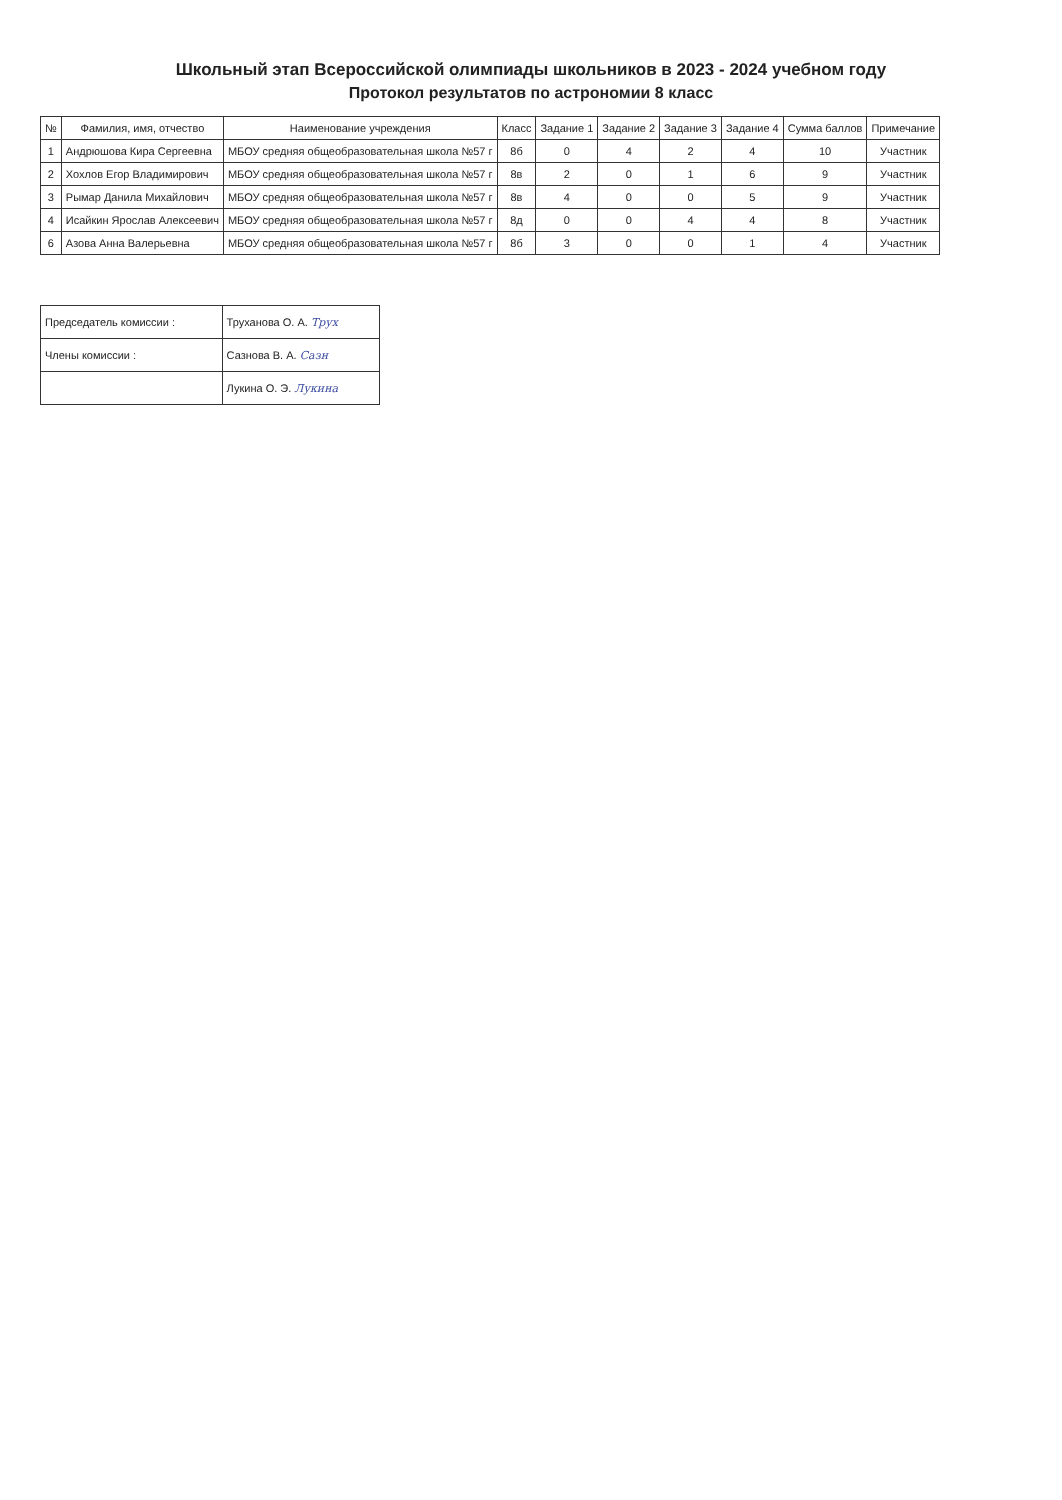Школьный этап Всероссийской олимпиады школьников в 2023 - 2024 учебном году
Протокол результатов по астрономии 8 класс
| № | Фамилия, имя, отчество | Наименование учреждения | Класс | Задание 1 | Задание 2 | Задание 3 | Задание 4 | Сумма баллов | Примечание |
| --- | --- | --- | --- | --- | --- | --- | --- | --- | --- |
| 1 | Андрюшова Кира Сергеевна | МБОУ средняя общеобразовательная школа №57 г | 8б | 0 | 4 | 2 | 4 | 10 | Участник |
| 2 | Хохлов Егор Владимирович | МБОУ средняя общеобразовательная школа №57 г | 8в | 2 | 0 | 1 | 6 | 9 | Участник |
| 3 | Рымар Данила Михайлович | МБОУ средняя общеобразовательная школа №57 г | 8в | 4 | 0 | 0 | 5 | 9 | Участник |
| 4 | Исайкин Ярослав Алексеевич | МБОУ средняя общеобразовательная школа №57 г | 8д | 0 | 0 | 4 | 4 | 8 | Участник |
| 6 | Азова Анна Валерьевна | МБОУ средняя общеобразовательная школа №57 г | 8б | 3 | 0 | 0 | 1 | 4 | Участник |
| Председатель комиссии : | Труханова О. А. Трух |
| Члены комиссии : | Сазнова В. А. Сазн |
| | Лукина О. Э. Лукина |